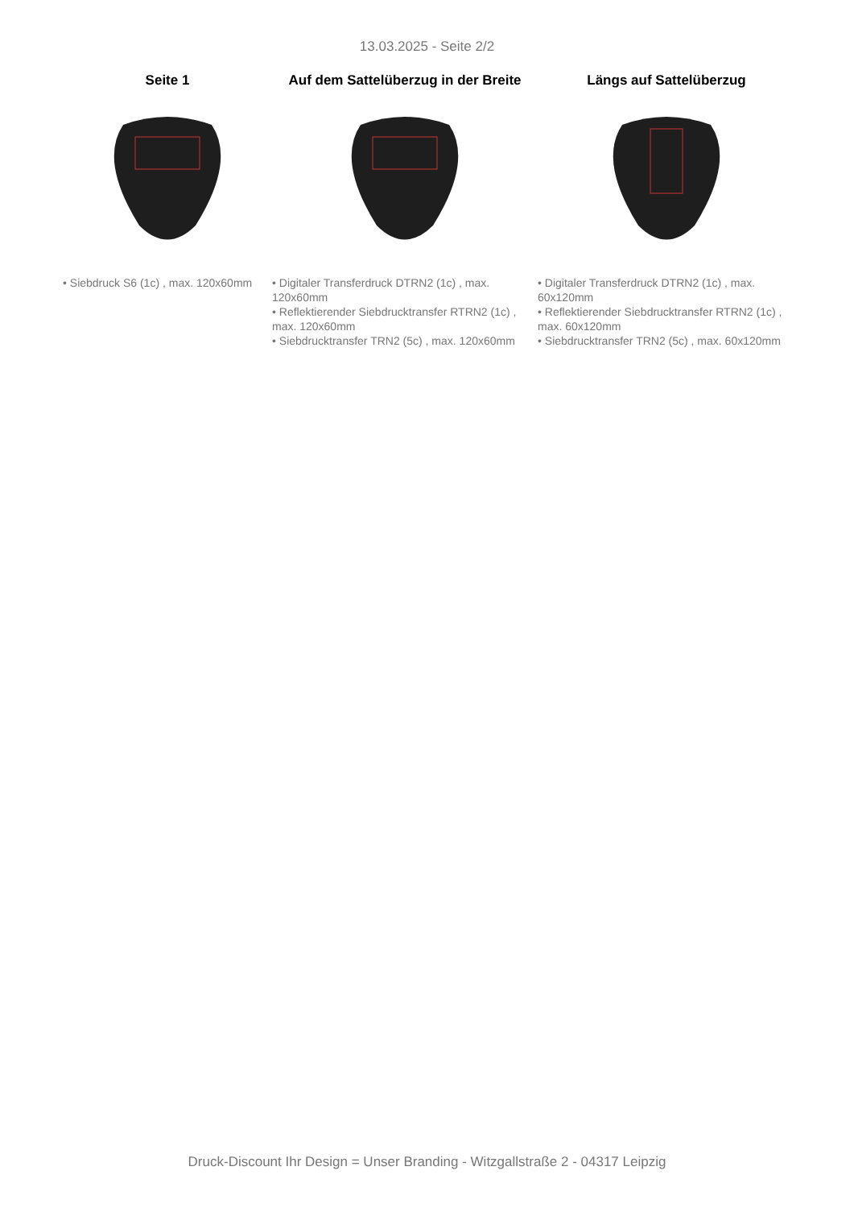13.03.2025 - Seite 2/2
Seite 1
• Siebdruck S6 (1c) , max. 120x60mm
Auf dem Sattelüberzug in der Breite
• Digitaler Transferdruck DTRN2 (1c) , max. 120x60mm
• Reflektierender Siebdrucktransfer RTRN2 (1c) , max. 120x60mm
• Siebdrucktransfer TRN2 (5c) , max. 120x60mm
Längs auf Sattelüberzug
• Digitaler Transferdruck DTRN2 (1c) , max. 60x120mm
• Reflektierender Siebdrucktransfer RTRN2 (1c) , max. 60x120mm
• Siebdrucktransfer TRN2 (5c) , max. 60x120mm
Druck-Discount Ihr Design = Unser Branding - Witzgallstraße 2 - 04317 Leipzig